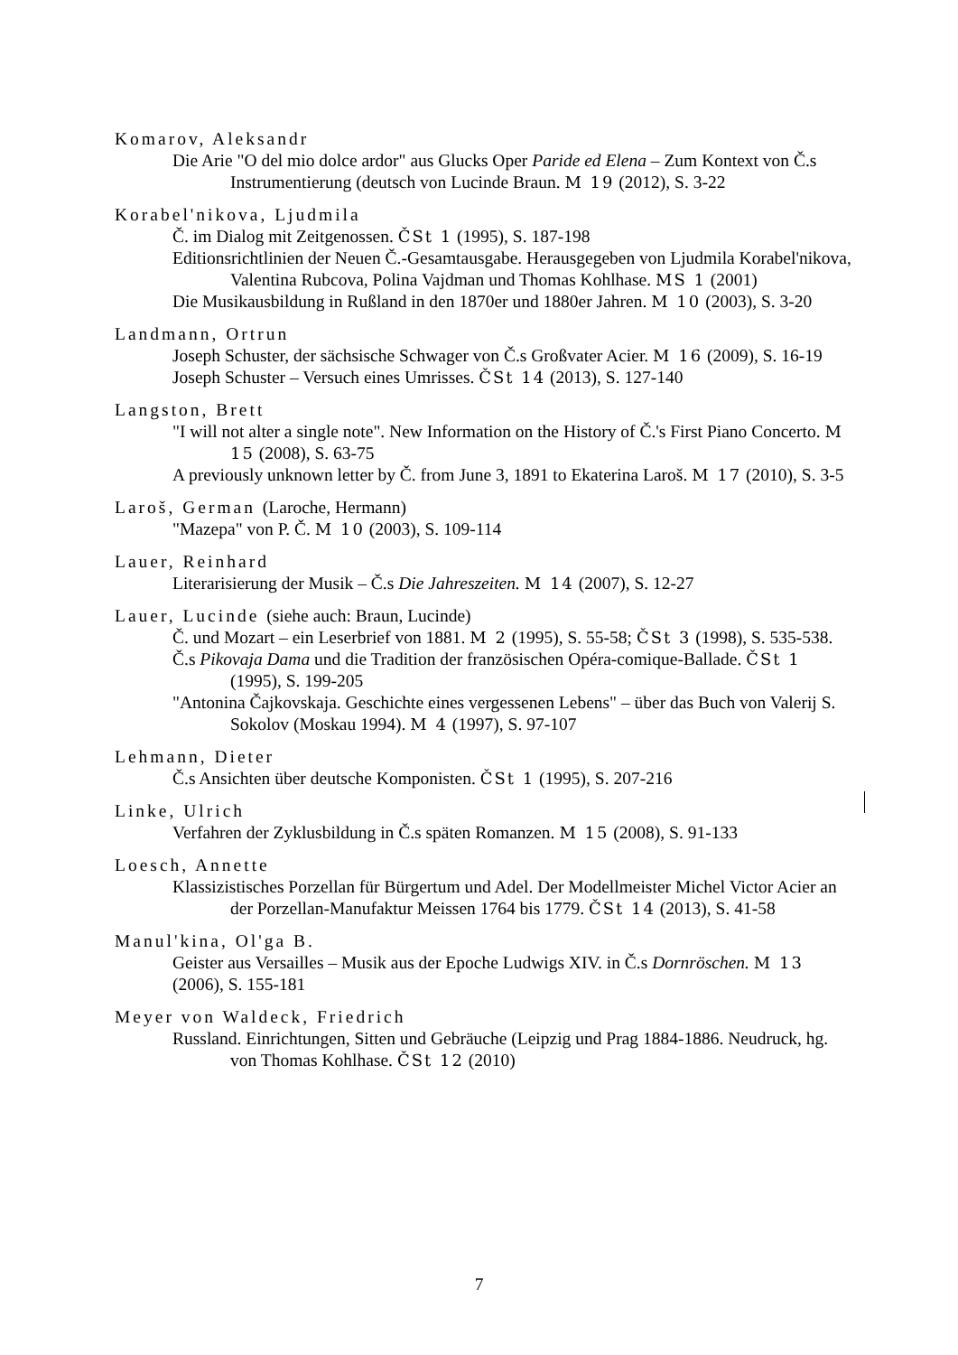Komarov, Aleksandr
Die Arie "O del mio dolce ardor" aus Glucks Oper Paride ed Elena – Zum Kontext von Č.s Instrumentierung (deutsch von Lucinde Braun. M 19 (2012), S. 3-22
Korabel'nikova, Ljudmila
Č. im Dialog mit Zeitgenossen. ČSt 1 (1995), S. 187-198
Editionsrichtlinien der Neuen Č.-Gesamtausgabe. Herausgegeben von Ljudmila Korabel'nikova, Valentina Rubcova, Polina Vajdman und Thomas Kohlhase. MS 1 (2001)
Die Musikausbildung in Rußland in den 1870er und 1880er Jahren. M 10 (2003), S. 3-20
Landmann, Ortrun
Joseph Schuster, der sächsische Schwager von Č.s Großvater Acier. M 16 (2009), S. 16-19
Joseph Schuster – Versuch eines Umrisses. ČSt 14 (2013), S. 127-140
Langston, Brett
"I will not alter a single note". New Information on the History of Č.'s First Piano Concerto. M 15 (2008), S. 63-75
A previously unknown letter by Č. from June 3, 1891 to Ekaterina Laroš. M 17 (2010), S. 3-5
Laroš, German (Laroche, Hermann)
"Mazepa" von P. Č. M 10 (2003), S. 109-114
Lauer, Reinhard
Literarisierung der Musik – Č.s Die Jahreszeiten. M 14 (2007), S. 12-27
Lauer, Lucinde (siehe auch: Braun, Lucinde)
Č. und Mozart – ein Leserbrief von 1881. M 2 (1995), S. 55-58; ČSt 3 (1998), S. 535-538.
Č.s Pikovaja Dama und die Tradition der französischen Opéra-comique-Ballade. ČSt 1 (1995), S. 199-205
"Antonina Čajkovskaja. Geschichte eines vergessenen Lebens" – über das Buch von Valerij S. Sokolov (Moskau 1994). M 4 (1997), S. 97-107
Lehmann, Dieter
Č.s Ansichten über deutsche Komponisten. ČSt 1 (1995), S. 207-216
Linke, Ulrich
Verfahren der Zyklusbildung in Č.s späten Romanzen. M 15 (2008), S. 91-133
Loesch, Annette
Klassizistisches Porzellan für Bürgertum und Adel. Der Modellmeister Michel Victor Acier an der Porzellan-Manufaktur Meissen 1764 bis 1779. ČSt 14 (2013), S. 41-58
Manul'kina, Ol'ga B.
Geister aus Versailles – Musik aus der Epoche Ludwigs XIV. in Č.s Dornröschen. M 13 (2006), S. 155-181
Meyer von Waldeck, Friedrich
Russland. Einrichtungen, Sitten und Gebräuche (Leipzig und Prag 1884-1886. Neudruck, hg. von Thomas Kohlhase. ČSt 12 (2010)
7